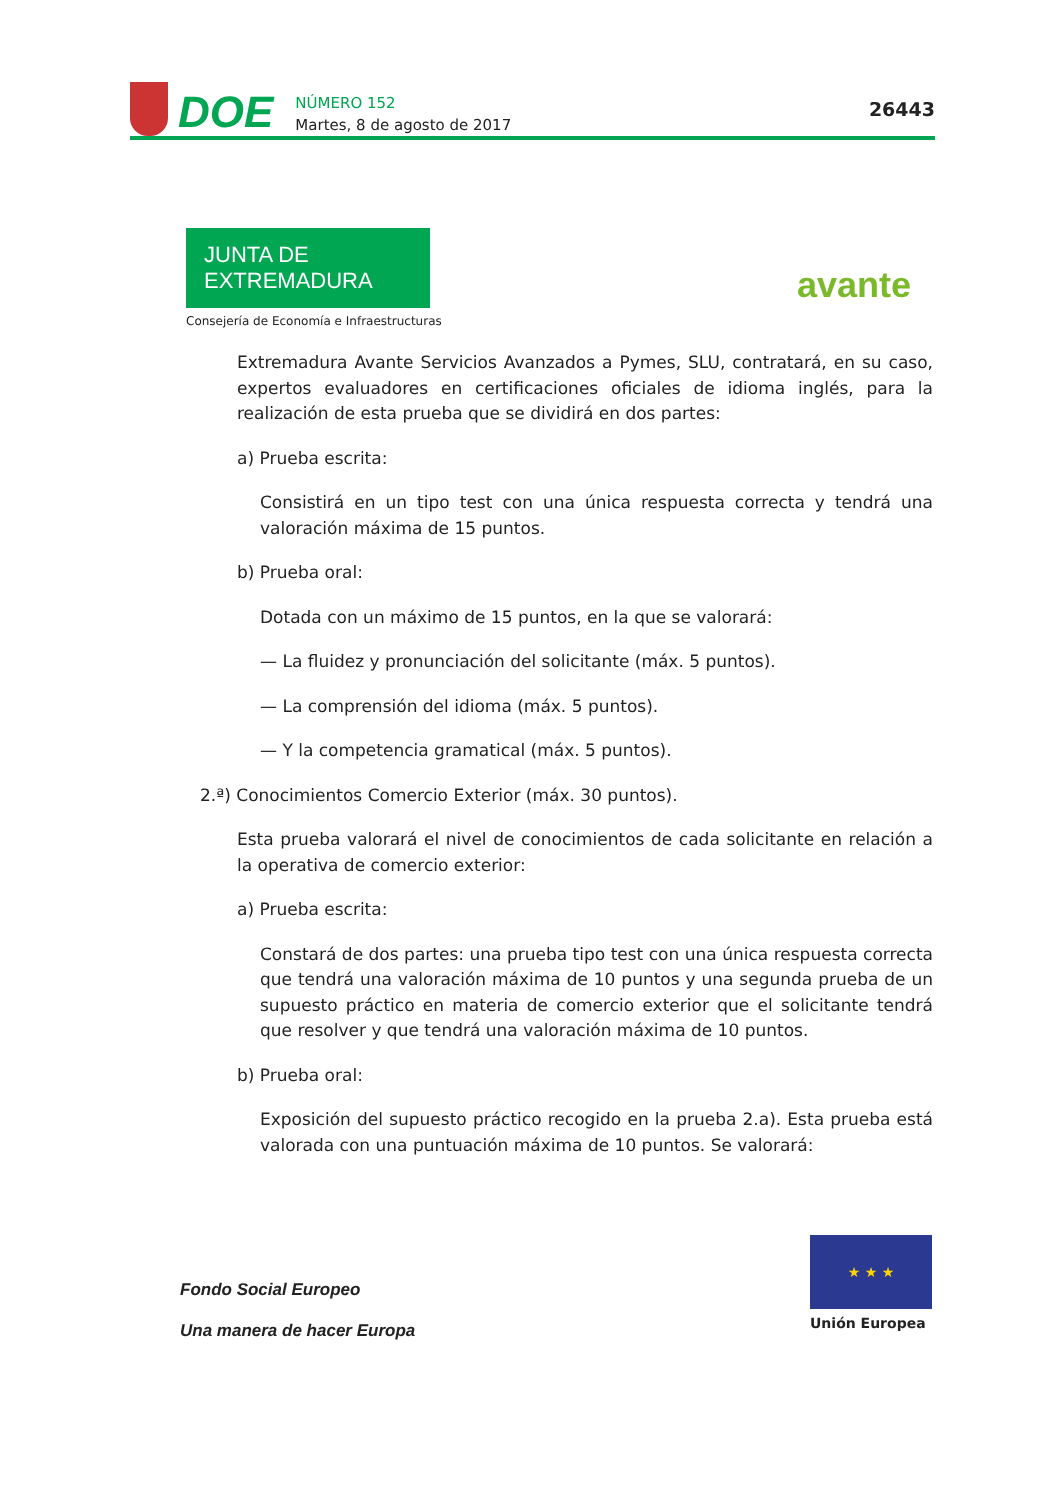DOE
NÚMERO 152
Martes, 8 de agosto de 2017
26443
JUNTA DE EXTREMADURA
Consejería de Economía e Infraestructuras
avante
Extremadura Avante Servicios Avanzados a Pymes, SLU, contratará, en su caso, expertos evaluadores en certificaciones oficiales de idioma inglés, para la realización de esta prueba que se dividirá en dos partes:
a) Prueba escrita:
Consistirá en un tipo test con una única respuesta correcta y tendrá una valoración máxima de 15 puntos.
b) Prueba oral:
Dotada con un máximo de 15 puntos, en la que se valorará:
— La fluidez y pronunciación del solicitante (máx. 5 puntos).
— La comprensión del idioma (máx. 5 puntos).
— Y la competencia gramatical (máx. 5 puntos).
2.ª) Conocimientos Comercio Exterior (máx. 30 puntos).
Esta prueba valorará el nivel de conocimientos de cada solicitante en relación a la operativa de comercio exterior:
a) Prueba escrita:
Constará de dos partes: una prueba tipo test con una única respuesta correcta que tendrá una valoración máxima de 10 puntos y una segunda prueba de un supuesto práctico en materia de comercio exterior que el solicitante tendrá que resolver y que tendrá una valoración máxima de 10 puntos.
b) Prueba oral:
Exposición del supuesto práctico recogido en la prueba 2.a). Esta prueba está valorada con una puntuación máxima de 10 puntos. Se valorará:
Fondo Social Europeo
Una manera de hacer Europa
★ ★ ★
Unión Europea